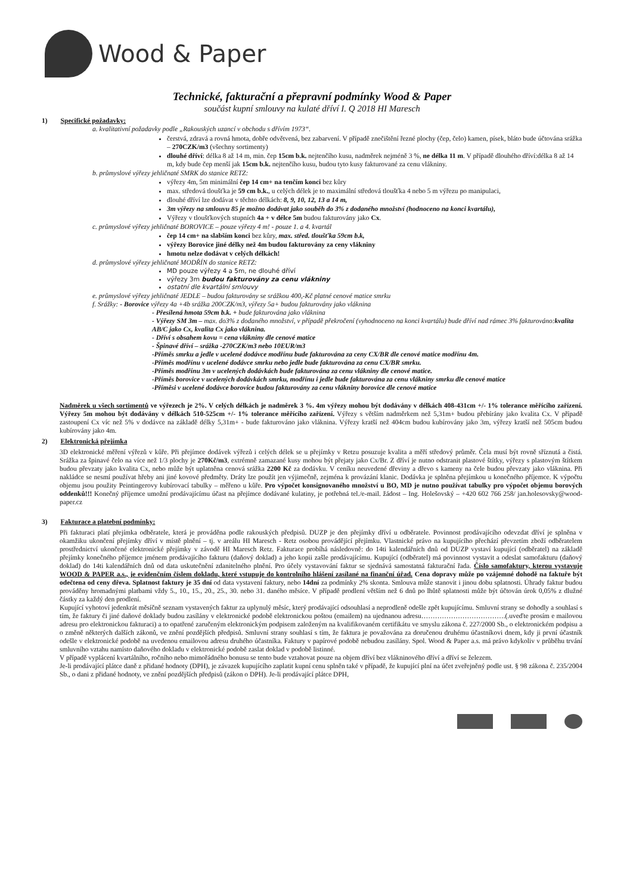Wood & Paper
Technické, fakturační a přepravní podmínky Wood & Paper
součást kupní smlouvy na kulaté dříví I. Q 2018 HI Maresch
1) Specifické požadavky:
a. kvalitativní požadavky podle „Rakouských uzancí v obchodu s dřívím 1973“.
čerstvá, zdravá a rovná hmota, dobře odvětvená, bez zabarvení. V případě znečištění řezné plochy (čep, čelo) kamen, písek, bláto bude účtována srážka – 270CZK/m3 (všechny sortimenty)
dlouhé dříví: délka 8 až 14 m, min. čep 15cm b.k. nejtenčího kusu, nadměrek nejméně 3 %, ne délka 11 m. V případě dlouhého dříví:délka 8 až 14 m, kdy bude čep menší jak 15cm b.k. nejtenčího kusu, budou tyto kusy fakturované za cenu vlákniny.
b. průmyslové výřezy jehličnaté SMRK do stanice RETZ:
výřezy 4m, 5m minimální čep 14 cm+ na tenčím konci bez kůry
max. středová tloušťka je 59 cm b.k., u celých délek je to maximální středová tloušťka 4 nebo 5 m výřezu po manipulaci,
dlouhé dříví lze dodávat v těchto délkách: 8, 9, 10, 12, 13 a 14 m,
3m výřezy na smlouvu 85 je možno dodávat jako souběh do 3% z dodaného množství (hodnoceno na konci kvartálu),
Výřezy v tloušťkových stupních 4a + v délce 5m budou fakturovány jako Cx.
c. průmyslové výřezy jehličnaté BOROVICE – pouze výřezy 4 m! - pouze 1. a 4. kvartál
čep 14 cm+ na slabším konci bez kůry, max. střed. tloušťka 59cm b.k,
výřezy Borovice jiné délky než 4m budou fakturovány za ceny vlákniny
hmotu nelze dodávat v celých délkách!
d. průmyslové výřezy jehličnaté MODŘÍN do stanice RETZ:
MD pouze výřezy 4 a 5m, ne dlouhé dříví
výřezy 3m budou fakturovány za cenu vlákniny
ostatní dle kvartální smlouvy
e. průmyslové výřezy jehličnaté JEDLE – budou fakturovány se srážkou 400,-Kč platné cenové matice smrku
f. Srážky: - Borovice výřezy 4a +4b srážka 200CZK/m3, výřezy 5a+ budou fakturovány jako vláknina
- Přesílená hmota 59cm b.k. + bude fakturována jako vláknina
- Výřezy SM 3m – max. do3% z dodaného množství, v případě překročení (vyhodnoceno na konci kvartálu) bude dříví nad rámec 3% fakturováno: kvalita AB/C jako Cx, kvalita Cx jako vláknina.
- Dříví s obsahem kovu = cena vlákniny dle cenové matice
- Špinavé dříví – srážka -270CZK/m3 nebo 10EUR/m3
-Příměs smrku a jedle v ucelené dodávce modřínu bude fakturována za ceny CX/BR dle cenové matice modřínu 4m.
-Příměs modřínu v ucelené dodávce smrku nebo jedle bude fakturována za cenu CX/BR smrku.
-Příměs modřínu 3m v ucelených dodávkách bude fakturována za cenu vlákniny dle cenové matice.
-Příměs borovice v ucelených dodávkách smrku, modřínu i jedle bude fakturována za cenu vlákniny smrku dle cenové matice
-Příměsi v ucelené dodávce borovice budou fakturovány za cenu vlákniny borovice dle cenové matice
Nadměrek u všech sortimentů ve výřezech je 2%. V celých délkách je nadměrek 3 %. 4m výřezy mohou být dodávány v délkách 408-431cm +/- 1% tolerance měřícího zařízení. Výřezy 5m mohou být dodávány v délkách 510-525cm +/- 1% tolerance měřícího zařízení. Výřezy s větším nadměrkem než 5,31m+ budou přebírány jako kvalita Cx. V případě zastoupení Cx víc než 5% v dodávce na základě délky 5,31m+ - bude fakturováno jako vláknina. Výřezy kratší než 404cm budou kubírovány jako 3m, výřezy kratší než 505cm budou kubírovány jako 4m.
2) Elektronická přejímka
3D elektronické měření výřezů v kůře. Při přejímce dodávek výřezů i celých délek se u přejímky v Retzu posuzuje kvalita a měří středový průměr. Čela musí být rovně sříznutá a čistá. Srážka za špinavé čelo na více než 1/3 plochy je 270Kč/m3, extrémně zamazané kusy mohou být přejaty jako Cx/Br. Z dříví je nutno odstranit plastové štítky, výřezy s plastovým štítkem budou převzaty jako kvalita Cx, nebo může být uplatněna cenová srážka 2200 Kč za dodávku. V ceníku neuvedené dřeviny a dřevo s kameny na čele budou převzaty jako vláknina. Při nakládce se nesmí používat hřeby ani jiné kovové předměty. Dráty lze použít jen výjimečně, zejména k provázání klanic. Dodávka je splněna přejímkou u konečného příjemce. K výpočtu objemu jsou použity Peintingerovy kubírovací tabulky – měřeno u kůře. Pro výpočet konsignovaného množství u BO, MD je nutno používat tabulky pro výpočet objemu borových oddenků!!! Konečný příjemce umožní prodávajícímu účast na přejímce dodávané kulatiny, je potřebná tel./e-mail. žádost – Ing. Holešovský – +420 602 766 258/ jan.holesovsky@wood-paper.cz
3) Fakturace a platební podmínky:
Při fakturaci platí přejímka odběratele, která je prováděna podle rakouských předpisů. DUZP je den přejímky dříví u odběratele. Povinnost prodávajícího odevzdat dříví je splněna v okamžiku ukončení přejímky dříví v místě plnění – tj. v areálu HI Maresch - Retz osobou provádějící přejímku. Vlastnické právo na kupujícího přechází převzetím zboží odběratelem prostřednictví ukončené elektronické přejímky v závodě HI Maresch Retz. Fakturace probíhá následovně: do 14ti kalendářních dnů od DUZP vystaví kupující (odběratel) na základě přejímky konečného příjemce jménem prodávajícího fakturu (daňový doklad) a jeho kopii zašle prodávajícímu. Kupující (odběratel) má povinnost vystavit a odeslat samofakturu (daňový doklad) do 14ti kalendářních dnů od data uskutečnění zdanitelného plnění. Pro účely vystavování faktur se sjednává samostatná fakturační řada. Číslo samofaktury, kterou vystavuje WOOD & PAPER a.s., je evidenčním číslem dokladu, které vstupuje do kontrolního hlášení zasílané na finanční úřad. Cena dopravy může po vzájemné dohodě na faktuře být odečtena od ceny dřeva. Splatnost faktury je 35 dní od data vystavení faktury, nebo 14dní za podmínky 2% skonta. Smlouva může stanovit i jinou dobu splatnosti. Úhrady faktur budou prováděny hromadnými platbami vždy 5., 10., 15., 20., 25., 30. nebo 31. daného měsíce. V případě prodlení větším než 6 dnů po lhůtě splatnosti může být účtován úrok 0,05% z dlužné částky za každý den prodlení.
Kupující vyhotoví jedenkrát měsíčně seznam vystavených faktur za uplynulý měsíc, který prodávající odsouhlasí a neprodleně odešle zpět kupujícímu. Smluvní strany se dohodly a souhlasí s tím, že faktury či jiné daňové doklady budou zasílány v elektronické podobě elektronickou poštou (emailem) na ujednanou adresu……………………………….(.uveďte prosím e mailovou adresu pro elektronickou fakturaci) a to opatřené zaručeným elektronickým podpisem založeným na kvalifikovaném certifikátu ve smyslu zákona č. 227/2000 Sb., o elektronickém podpisu a o změně některých dalších zákonů, ve znění pozdějších předpisů. Smluvní strany souhlasí s tím, že faktura je považována za doručenou druhému účastníkovi dnem, kdy ji první účastník odešle v elektronické podobě na uvedenou emailovou adresu druhého účastníka. Faktury v papírové podobě nebudou zasílány. Spol. Wood & Paper a.s. má právo kdykoliv v průběhu trvání smluvního vztahu namísto daňového dokladu v elektronické podobě zaslat doklad v podobě listinné.
V případě vyplácení kvartálního, ročního nebo mimořádného bonusu se tento bude vztahovat pouze na objem dříví bez vlákninového dříví a dříví se železem.
Je-li prodávající plátce daně z přidané hodnoty (DPH), je závazek kupujícího zaplatit kupní cenu splněn také v případě, že kupující plní na účet zveřejněný podle ust. § 98 zákona č. 235/2004 Sb., o dani z přidané hodnoty, ve znění pozdějších předpisů (zákon o DPH). Je-li prodávající plátce DPH,